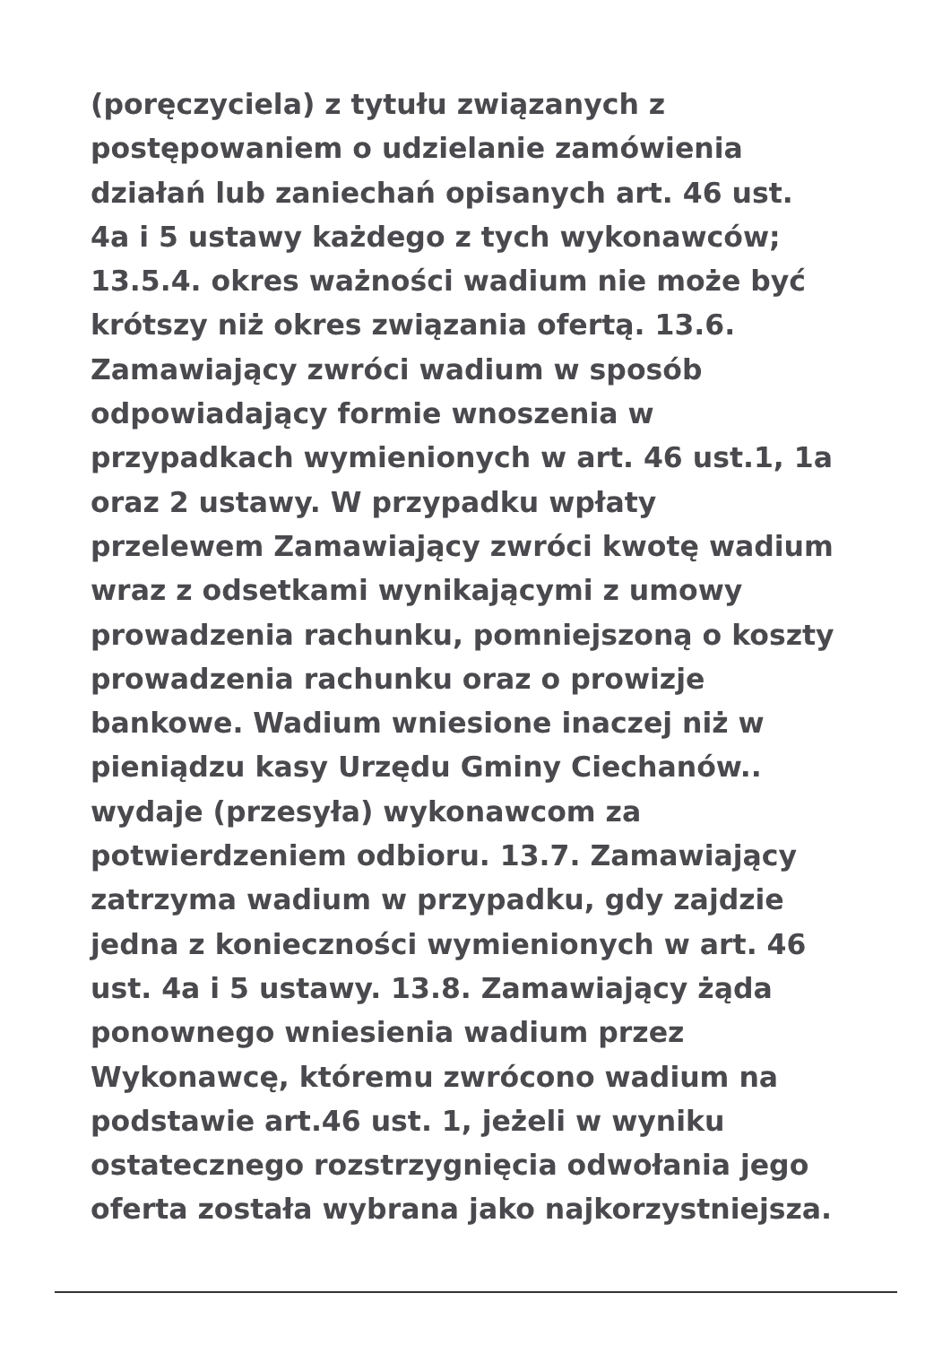(poręczyciela) z tytułu związanych z
postępowaniem o udzielanie zamówienia
działań lub zaniechań opisanych art. 46 ust.
4a i 5 ustawy każdego z tych wykonawców;
13.5.4. okres ważności wadium nie może być
krótszy niż okres związania ofertą. 13.6.
Zamawiający zwróci wadium w sposób
odpowiadający formie wnoszenia w
przypadkach wymienionych w art. 46 ust.1, 1a
oraz 2 ustawy. W przypadku wpłaty
przelewem Zamawiający zwróci kwotę wadium
wraz z odsetkami wynikającymi z umowy
prowadzenia rachunku, pomniejszoną o koszty
prowadzenia rachunku oraz o prowizje
bankowe. Wadium wniesione inaczej niż w
pieniądzu kasy Urzędu Gminy Ciechanów..
wydaje (przesyła) wykonawcom za
potwierdzeniem odbioru. 13.7. Zamawiający
zatrzyma wadium w przypadku, gdy zajdzie
jedna z konieczności wymienionych w art. 46
ust. 4a i 5 ustawy. 13.8. Zamawiający żąda
ponownego wniesienia wadium przez
Wykonawcę, któremu zwrócono wadium na
podstawie art.46 ust. 1, jeżeli w wyniku
ostatecznego rozstrzygnięcia odwołania jego
oferta została wybrana jako najkorzystniejsza.